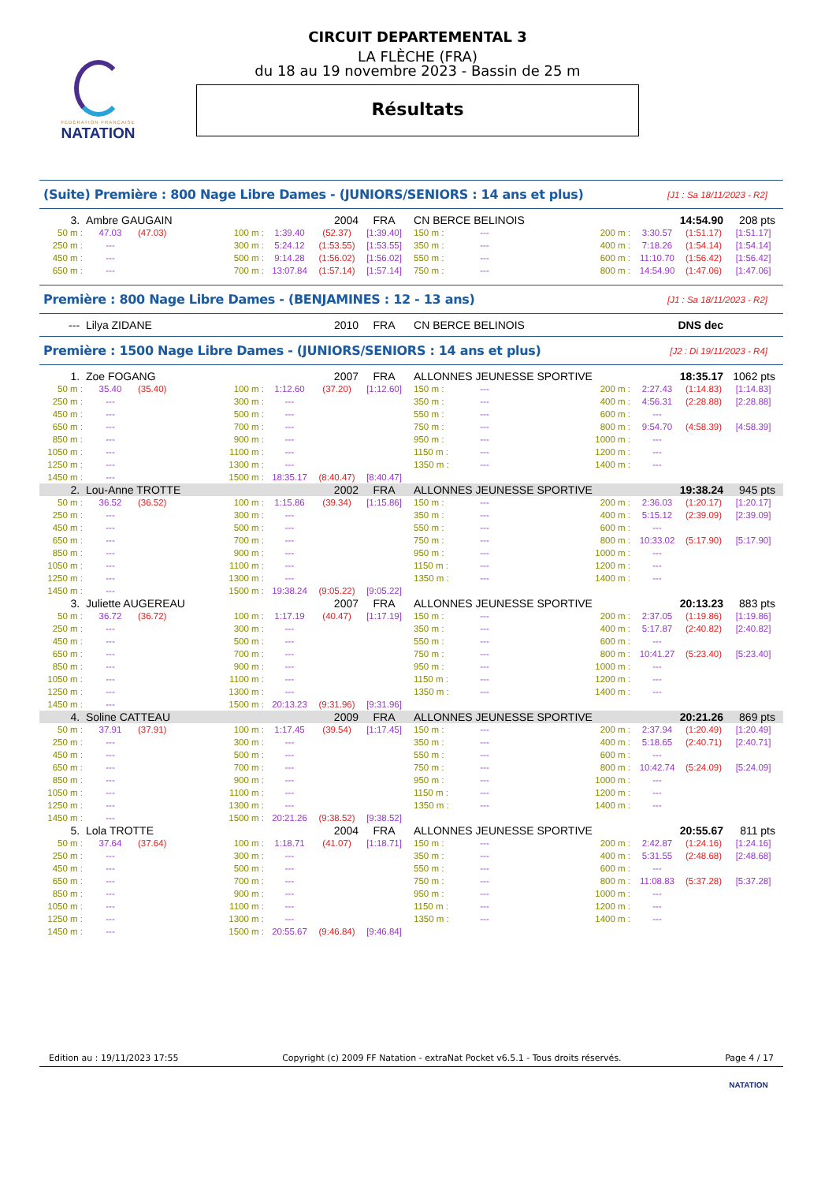FÉDÉRATION FRANÇAISE
NATATION
CIRCUIT DEPARTEMENTAL 3
LA FLÈCHE (FRA)
du 18 au 19 novembre 2023 - Bassin de 25 m
Résultats
(Suite) Première : 800 Nage Libre Dames - (JUNIORS/SENIORS : 14 ans et plus) [J1 : Sa 18/11/2023 - R2]
| 3. | Ambre GAUGAIN | | | | 2004 | FRA | CN BERCE BELINOIS | | | 14:54.90 | | 208 pts |
| 50 m : | 47.03 | (47.03) | 100 m : | 1:39.40 | (52.37) | [1:39.40] | 150 m : | --- | 200 m : | 3:30.57 | (1:51.17) | [1:51.17] |
| 250 m : | --- | | 300 m : | 5:24.12 | (1:53.55) | [1:53.55] | 350 m : | --- | 400 m : | 7:18.26 | (1:54.14) | [1:54.14] |
| 450 m : | --- | | 500 m : | 9:14.28 | (1:56.02) | [1:56.02] | 550 m : | --- | 600 m : | 11:10.70 | (1:56.42) | [1:56.42] |
| 650 m : | --- | | 700 m : | 13:07.84 | (1:57.14) | [1:57.14] | 750 m : | --- | 800 m : | 14:54.90 | (1:47.06) | [1:47.06] |
Première : 800 Nage Libre Dames - (BENJAMINES : 12 - 13 ans) [J1 : Sa 18/11/2023 - R2]
| --- | Lilya ZIDANE | 2010 | FRA | CN BERCE BELINOIS | DNS dec | |
Première : 1500 Nage Libre Dames - (JUNIORS/SENIORS : 14 ans et plus) [J2 : Di 19/11/2023 - R4]
| 1. | Zoe FOGANG | | | | 2007 | FRA | ALLONNES JEUNESSE SPORTIVE | | | 18:35.17 | | 1062 pts |
| 50 m : | 35.40 | (35.40) | 100 m : | 1:12.60 | (37.20) | [1:12.60] | 150 m : | --- | 200 m : | 2:27.43 | (1:14.83) | [1:14.83] |
| 250 m : | --- | | 300 m : | --- | | | 350 m : | --- | 400 m : | 4:56.31 | (2:28.88) | [2:28.88] |
| 450 m : | --- | | 500 m : | --- | | | 550 m : | --- | 600 m : | --- | | |
| 650 m : | --- | | 700 m : | --- | | | 750 m : | --- | 800 m : | 9:54.70 | (4:58.39) | [4:58.39] |
| 850 m : | --- | | 900 m : | --- | | | 950 m : | --- | 1000 m : | --- | | |
| 1050 m : | --- | | 1100 m : | --- | | | 1150 m : | --- | 1200 m : | --- | | |
| 1250 m : | --- | | 1300 m : | --- | | | 1350 m : | --- | 1400 m : | --- | | |
| 1450 m : | --- | | 1500 m : | 18:35.17 | (8:40.47) | [8:40.47] | | | | | | |
| 2. | Lou-Anne TROTTE | | | | 2002 | FRA | ALLONNES JEUNESSE SPORTIVE | | | 19:38.24 | | 945 pts |
| 50 m : | 36.52 | (36.52) | 100 m : | 1:15.86 | (39.34) | [1:15.86] | 150 m : | --- | 200 m : | 2:36.03 | (1:20.17) | [1:20.17] |
| 250 m : | --- | | 300 m : | --- | | | 350 m : | --- | 400 m : | 5:15.12 | (2:39.09) | [2:39.09] |
| 450 m : | --- | | 500 m : | --- | | | 550 m : | --- | 600 m : | --- | | |
| 650 m : | --- | | 700 m : | --- | | | 750 m : | --- | 800 m : | 10:33.02 | (5:17.90) | [5:17.90] |
| 850 m : | --- | | 900 m : | --- | | | 950 m : | --- | 1000 m : | --- | | |
| 1050 m : | --- | | 1100 m : | --- | | | 1150 m : | --- | 1200 m : | --- | | |
| 1250 m : | --- | | 1300 m : | --- | | | 1350 m : | --- | 1400 m : | --- | | |
| 1450 m : | --- | | 1500 m : | 19:38.24 | (9:05.22) | [9:05.22] | | | | | | |
| 3. | Juliette AUGEREAU | | | | 2007 | FRA | ALLONNES JEUNESSE SPORTIVE | | | 20:13.23 | | 883 pts |
| 50 m : | 36.72 | (36.72) | 100 m : | 1:17.19 | (40.47) | [1:17.19] | 150 m : | --- | 200 m : | 2:37.05 | (1:19.86) | [1:19.86] |
| 250 m : | --- | | 300 m : | --- | | | 350 m : | --- | 400 m : | 5:17.87 | (2:40.82) | [2:40.82] |
| 450 m : | --- | | 500 m : | --- | | | 550 m : | --- | 600 m : | --- | | |
| 650 m : | --- | | 700 m : | --- | | | 750 m : | --- | 800 m : | 10:41.27 | (5:23.40) | [5:23.40] |
| 850 m : | --- | | 900 m : | --- | | | 950 m : | --- | 1000 m : | --- | | |
| 1050 m : | --- | | 1100 m : | --- | | | 1150 m : | --- | 1200 m : | --- | | |
| 1250 m : | --- | | 1300 m : | --- | | | 1350 m : | --- | 1400 m : | --- | | |
| 1450 m : | --- | | 1500 m : | 20:13.23 | (9:31.96) | [9:31.96] | | | | | | |
| 4. | Soline CATTEAU | | | | 2009 | FRA | ALLONNES JEUNESSE SPORTIVE | | | 20:21.26 | | 869 pts |
| 50 m : | 37.91 | (37.91) | 100 m : | 1:17.45 | (39.54) | [1:17.45] | 150 m : | --- | 200 m : | 2:37.94 | (1:20.49) | [1:20.49] |
| 250 m : | --- | | 300 m : | --- | | | 350 m : | --- | 400 m : | 5:18.65 | (2:40.71) | [2:40.71] |
| 450 m : | --- | | 500 m : | --- | | | 550 m : | --- | 600 m : | --- | | |
| 650 m : | --- | | 700 m : | --- | | | 750 m : | --- | 800 m : | 10:42.74 | (5:24.09) | [5:24.09] |
| 850 m : | --- | | 900 m : | --- | | | 950 m : | --- | 1000 m : | --- | | |
| 1050 m : | --- | | 1100 m : | --- | | | 1150 m : | --- | 1200 m : | --- | | |
| 1250 m : | --- | | 1300 m : | --- | | | 1350 m : | --- | 1400 m : | --- | | |
| 1450 m : | --- | | 1500 m : | 20:21.26 | (9:38.52) | [9:38.52] | | | | | | |
| 5. | Lola TROTTE | | | | 2004 | FRA | ALLONNES JEUNESSE SPORTIVE | | | 20:55.67 | | 811 pts |
| 50 m : | 37.64 | (37.64) | 100 m : | 1:18.71 | (41.07) | [1:18.71] | 150 m : | --- | 200 m : | 2:42.87 | (1:24.16) | [1:24.16] |
| 250 m : | --- | | 300 m : | --- | | | 350 m : | --- | 400 m : | 5:31.55 | (2:48.68) | [2:48.68] |
| 450 m : | --- | | 500 m : | --- | | | 550 m : | --- | 600 m : | --- | | |
| 650 m : | --- | | 700 m : | --- | | | 750 m : | --- | 800 m : | 11:08.83 | (5:37.28) | [5:37.28] |
| 850 m : | --- | | 900 m : | --- | | | 950 m : | --- | 1000 m : | --- | | |
| 1050 m : | --- | | 1100 m : | --- | | | 1150 m : | --- | 1200 m : | --- | | |
| 1250 m : | --- | | 1300 m : | --- | | | 1350 m : | --- | 1400 m : | --- | | |
| 1450 m : | --- | | 1500 m : | 20:55.67 | (9:46.84) | [9:46.84] | | | | | | |
Edition au : 19/11/2023 17:55 Copyright (c) 2009 FF Natation - extraNat Pocket v6.5.1 - Tous droits réservés. Page 4 / 17
NATATION